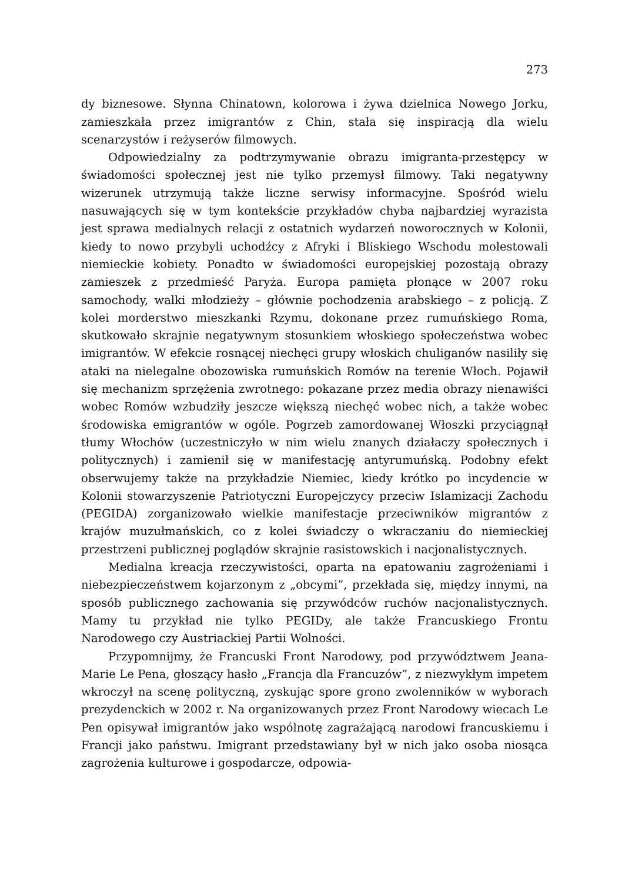273
dy biznesowe. Słynna Chinatown, kolorowa i żywa dzielnica Nowego Jorku, zamieszkała przez imigrantów z Chin, stała się inspiracją dla wielu scenarzystów i reżyserów filmowych.
Odpowiedzialny za podtrzymywanie obrazu imigranta-przestępcy w świadomości społecznej jest nie tylko przemysł filmowy. Taki negatywny wizerunek utrzymują także liczne serwisy informacyjne. Spośród wielu nasuwających się w tym kontekście przykładów chyba najbardziej wyrazista jest sprawa medialnych relacji z ostatnich wydarzeń noworocznych w Kolonii, kiedy to nowo przybyli uchodźcy z Afryki i Bliskiego Wschodu molestowali niemieckie kobiety. Ponadto w świadomości europejskiej pozostają obrazy zamieszek z przedmieść Paryża. Europa pamięta płonące w 2007 roku samochody, walki młodzieży – głównie pochodzenia arabskiego – z policją. Z kolei morderstwo mieszkanki Rzymu, dokonane przez rumuńskiego Roma, skutkowało skrajnie negatywnym stosunkiem włoskiego społeczeństwa wobec imigrantów. W efekcie rosnącej niechęci grupy włoskich chuliganów nasiliły się ataki na nielegalne obozowiska rumuńskich Romów na terenie Włoch. Pojawił się mechanizm sprzężenia zwrotnego: pokazane przez media obrazy nienawiści wobec Romów wzbudziły jeszcze większą niechęć wobec nich, a także wobec środowiska emigrantów w ogóle. Pogrzeb zamordowanej Włoszki przyciągnął tłumy Włochów (uczestniczyło w nim wielu znanych działaczy społecznych i politycznych) i zamienił się w manifestację antyrumuńską. Podobny efekt obserwujemy także na przykładzie Niemiec, kiedy krótko po incydencie w Kolonii stowarzyszenie Patriotyczni Europejczycy przeciw Islamizacji Zachodu (PEGIDA) zorganizowało wielkie manifestacje przeciwników migrantów z krajów muzułmańskich, co z kolei świadczy o wkraczaniu do niemieckiej przestrzeni publicznej poglądów skrajnie rasistowskich i nacjonalistycznych.
Medialna kreacja rzeczywistości, oparta na epatowaniu zagrożeniami i niebezpieczeństwem kojarzonym z „obcymi”, przekłada się, między innymi, na sposób publicznego zachowania się przywódców ruchów nacjonalistycznych. Mamy tu przykład nie tylko PEGIDy, ale także Francuskiego Frontu Narodowego czy Austriackiej Partii Wolności.
Przypomnijmy, że Francuski Front Narodowy, pod przywództwem Jeana-Marie Le Pena, głoszący hasło „Francja dla Francuzów”, z niezwykłym impetem wkroczył na scenę polityczną, zyskując spore grono zwolenników w wyborach prezydenckich w 2002 r. Na organizowanych przez Front Narodowy wiecach Le Pen opisywał imigrantów jako wspólnotę zagrażającą narodowi francuskiemu i Francji jako państwu. Imigrant przedstawiany był w nich jako osoba niosąca zagrożenia kulturowe i gospodarcze, odpowia-